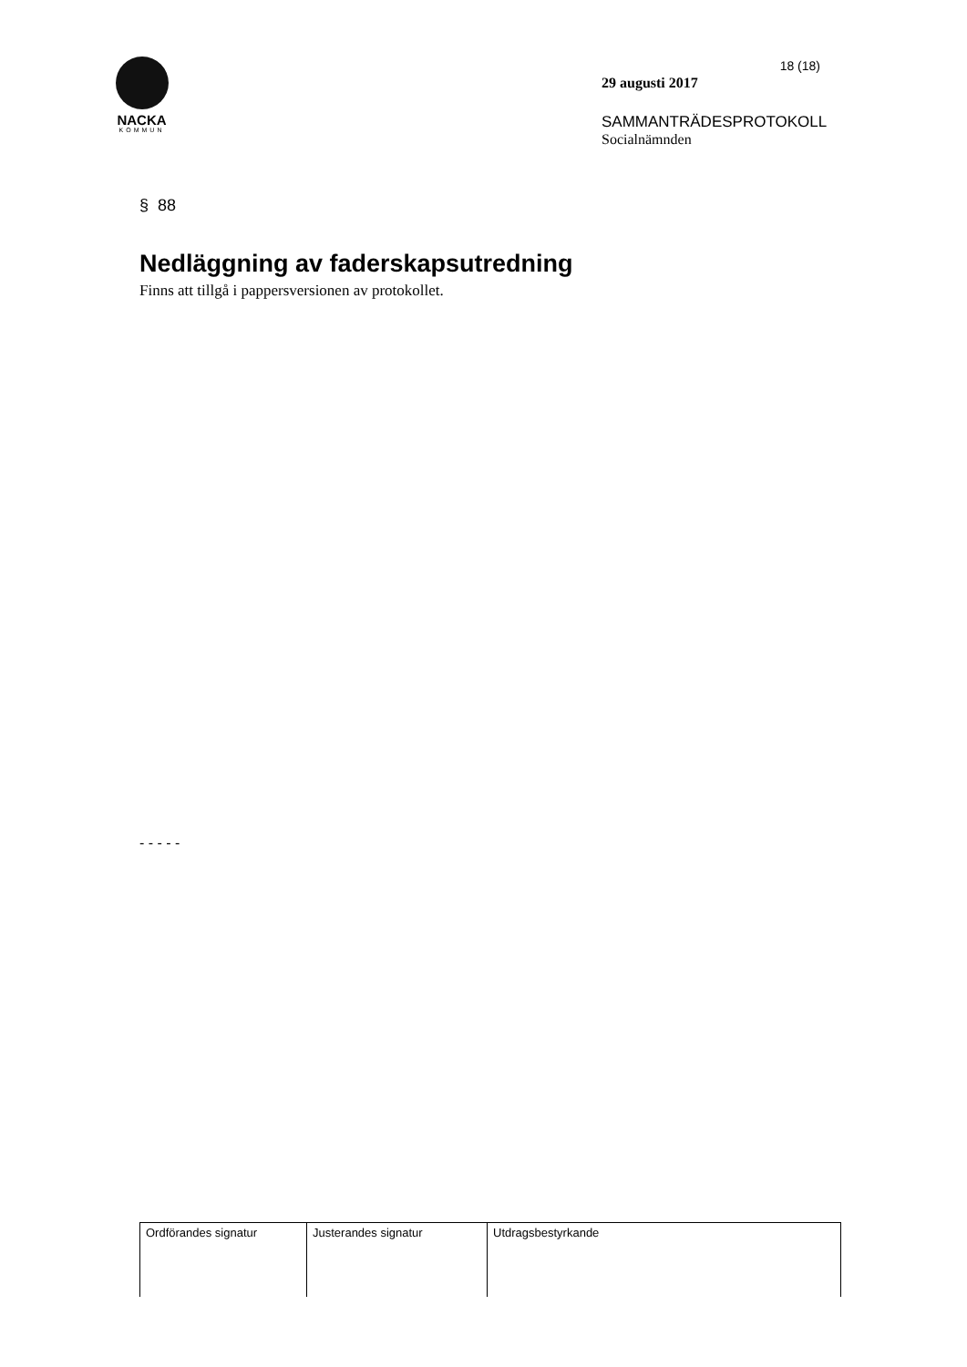NACKA
KOMMUN
18 (18)
29 augusti 2017
SAMMANTRÄDESPROTOKOLL
Socialnämnden
§ 88
Nedläggning av faderskapsutredning
Finns att tillgå i pappersversionen av protokollet.
- - - - -
| Ordförandes signatur | Justerandes signatur | Utdragsbestyrkande |